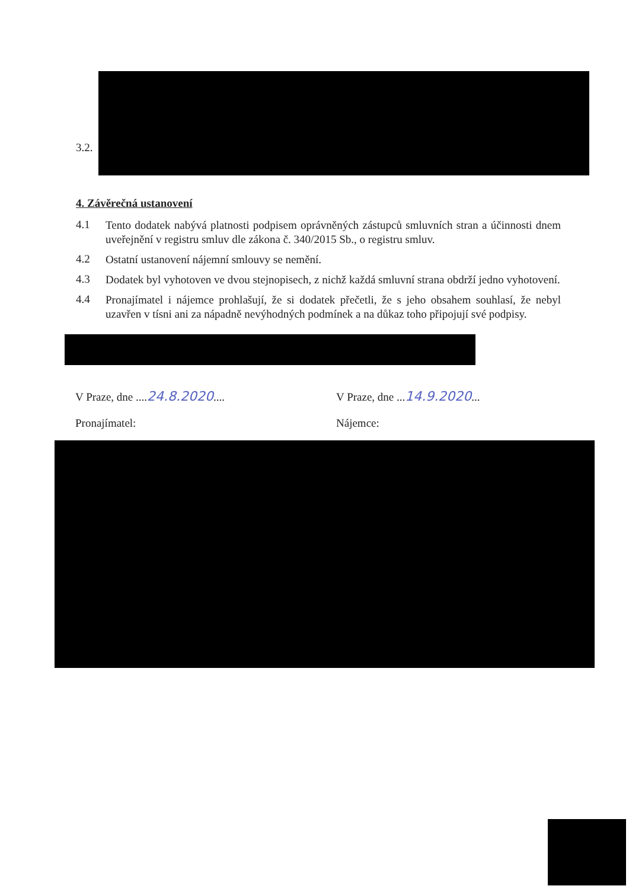3.2.
4. Závěrečná ustanovení
4.1
Tento dodatek nabývá platnosti podpisem oprávněných zástupců smluvních stran a účinnosti dnem uveřejnění v registru smluv dle zákona č. 340/2015 Sb., o registru smluv.
4.2
Ostatní ustanovení nájemní smlouvy se nemění.
4.3
Dodatek byl vyhotoven ve dvou stejnopisech, z nichž každá smluvní strana obdrží jedno vyhotovení.
4.4
Pronajímatel i nájemce prohlašují, že si dodatek přečetli, že s jeho obsahem souhlasí, že nebyl uzavřen v tísni ani za nápadně nevýhodných podmínek a na důkaz toho připojují své podpisy.
V Praze, dne ....24.8.2020.... V Praze, dne ...14.9.2020...
Pronajímatel: Nájemce: